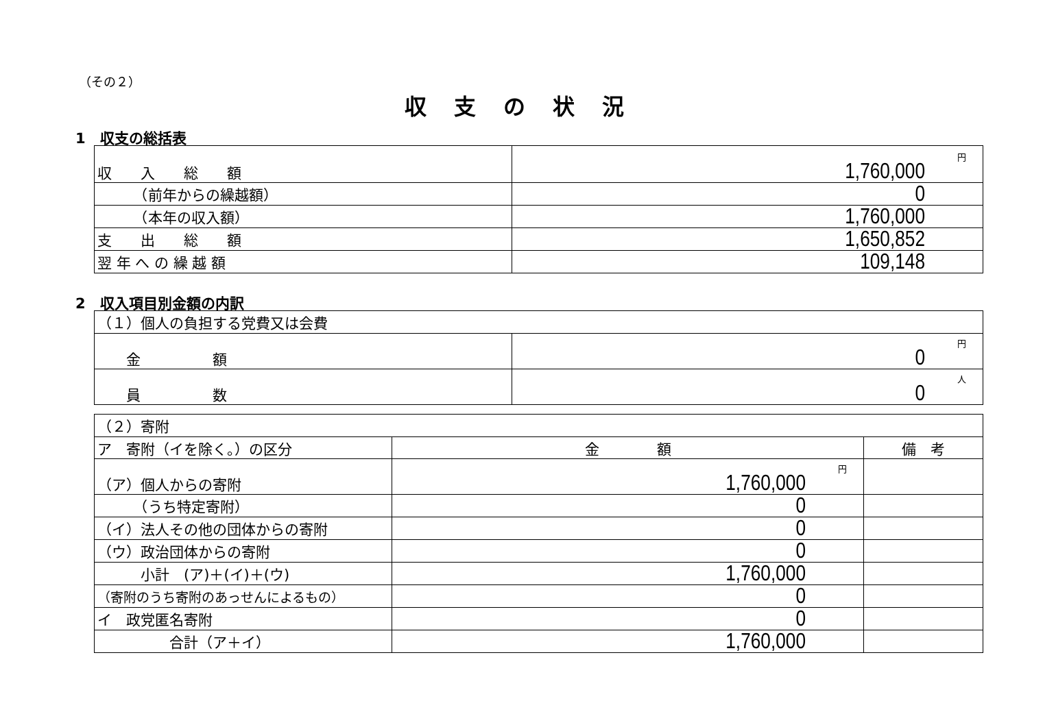（その２）
収支の状況
1　収支の総括表
| 収 入 総 額 | 円 1,760,000 |
| （前年からの繰越額） | 0 |
| （本年の収入額） | 1,760,000 |
| 支 出 総 額 | 1,650,852 |
| 翌 年 へ の 繰 越 額 | 109,148 |
2　収入項目別金額の内訳
| （１）個人の負担する党費又は会費 | |
| 金 額 | 円 0 |
| 員 数 | 人 0 |
| （２）寄附 | | |
| ア 寄附（イを除く。）の区分 | 金 額 | 備 考 |
| （ア）個人からの寄附 | 円 1,760,000 | |
| （うち特定寄附） | 0 | |
| （イ）法人その他の団体からの寄附 | 0 | |
| （ウ）政治団体からの寄附 | 0 | |
| 小計 (ア)＋(イ)＋(ウ) | 1,760,000 | |
| （寄附のうち寄附のあっせんによるもの） | 0 | |
| イ 政党匿名寄附 | 0 | |
| 合計（ア＋イ） | 1,760,000 | |